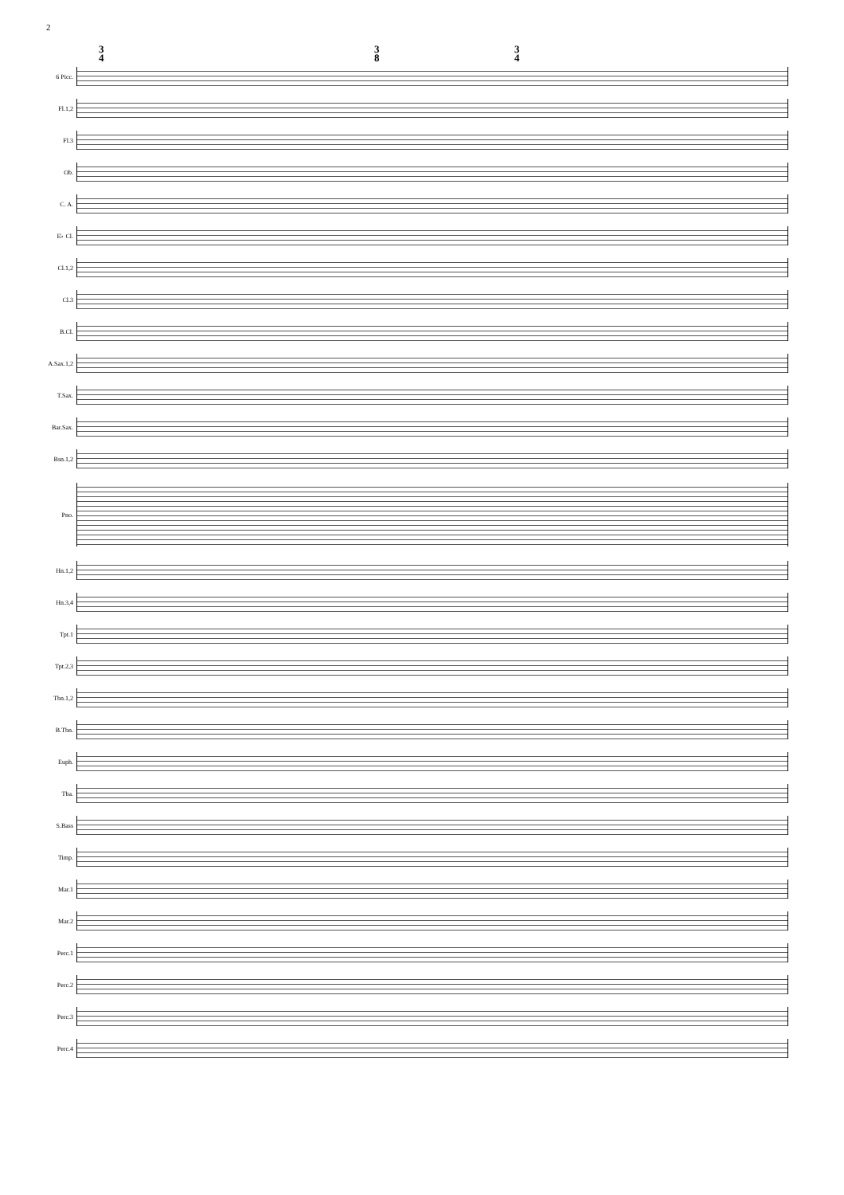2
3
4
3
8
3
4
6 Picc.
Fl.1,2
Fl.3
Ob.
C. A.
E♭ Cl.
Cl.1,2
Cl.3
B.Cl.
A.Sax.1,2
T.Sax.
Bar.Sax.
Bsn.1,2
Pno.
Hn.1,2
Hn.3,4
Tpt.1
Tpt.2,3
Tbn.1,2
B.Tbn.
Euph.
Tba.
S.Bass
Timp.
Mar.1
Mar.2
Perc.1
Perc.2
Perc.3
Perc.4